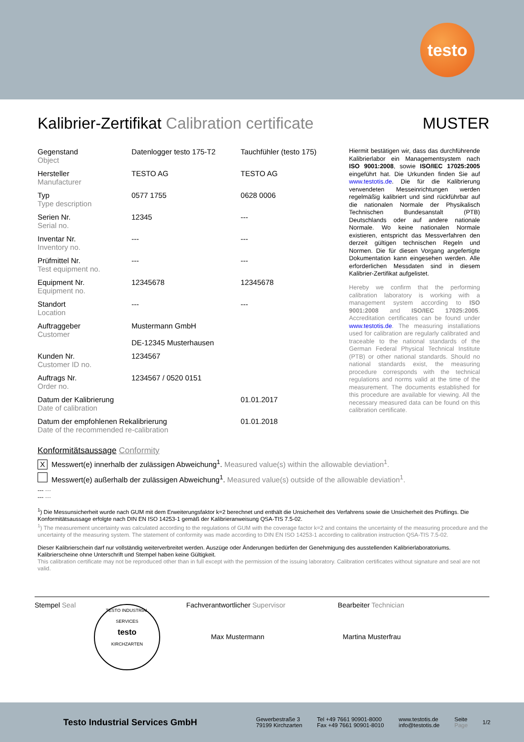testo
Kalibrier-Zertifikat Calibration certificate MUSTER
| Gegenstand Object | Datenlogger testo 175-T2 | Tauchfühler (testo 175) |
| Hersteller Manufacturer | TESTO AG | TESTO AG |
| Typ Type description | 0577 1755 | 0628 0006 |
| Serien Nr. Serial no. | 12345 | --- |
| Inventar Nr. Inventory no. | --- | --- |
| Prüfmittel Nr. Test equipment no. | --- | --- |
| Equipment Nr. Equipment no. | 12345678 | 12345678 |
| Standort Location | --- | --- |
| Auftraggeber Customer | Mustermann GmbH DE-12345 Musterhausen | |
| Kunden Nr. Customer ID no. | 1234567 | |
| Auftrags Nr. Order no. | 1234567 / 0520 0151 | |
| Datum der Kalibrierung Date of calibration | | 01.01.2017 |
| Datum der empfohlenen Rekalibrierung Date of the recommended re-calibration | | 01.01.2018 |
Hiermit bestätigen wir, dass das durchführende Kalibrierlabor ein Managementsystem nach ISO 9001:2008, sowie ISO/IEC 17025:2005 eingeführt hat. Die Urkunden finden Sie auf www.testotis.de. Die für die Kalibrierung verwendeten Messeinrichtungen werden regelmäßig kalibriert und sind rückführbar auf die nationalen Normale der Physikalisch Technischen Bundesanstalt (PTB) Deutschlands oder auf andere nationale Normale. Wo keine nationalen Normale existieren, entspricht das Messverfahren den derzeit gültigen technischen Regeln und Normen. Die für diesen Vorgang angefertigte Dokumentation kann eingesehen werden. Alle erforderlichen Messdaten sind in diesem Kalibrier-Zertifikat aufgelistet.
Hereby we confirm that the performing calibration laboratory is working with a management system according to ISO 9001:2008 and ISO/IEC 17025:2005. Accreditation certificates can be found under www.testotis.de. The measuring installations used for calibration are regularly calibrated and traceable to the national standards of the German Federal Physical Technical Institute (PTB) or other national standards. Should no national standards exist, the measuring procedure corresponds with the technical regulations and norms valid at the time of the measurement. The documents established for this procedure are available for viewing. All the necessary measured data can be found on this calibration certificate.
Konformitätsaussage Conformity
X Messwert(e) innerhalb der zulässigen Abweichung<sup>1</sup>. Measured value(s) within the allowable deviation<sup>1</sup>.
Messwert(e) außerhalb der zulässigen Abweichung<sup>1</sup>. Measured value(s) outside of the allowable deviation<sup>1</sup>.
--- ---
--- ---
<sup>1</sup>) Die Messunsicherheit wurde nach GUM mit dem Erweiterungsfaktor k=2 berechnet und enthält die Unsicherheit des Verfahrens sowie die Unsicherheit des Prüflings. Die Konformitätsaussage erfolgte nach DIN EN ISO 14253-1 gemäß der Kalibrieranweisung QSA-TIS 7.5-02.
<sup>1</sup>) The measurement uncertainty was calculated according to the regulations of GUM with the coverage factor k=2 and contains the uncertainty of the measuring procedure and the uncertainty of the measuring system. The statement of conformity was made according to DIN EN ISO 14253-1 according to calibration instruction QSA-TIS 7.5-02.
Dieser Kalibrierschein darf nur vollständig weiterverbreitet werden. Auszüge oder Änderungen bedürfen der Genehmigung des ausstellenden Kalibrierlaboratoriums. Kalibrierscheine ohne Unterschrift und Stempel haben keine Gültigkeit.
This calibration certificate may not be reproduced other than in full except with the permission of the issuing laboratory. Calibration certificates without signature and seal are not valid.
Stempel Seal
TESTO INDUSTRIAL SERVICES
testo
KIRCHZARTEN
Fachverantwortlicher Supervisor
Max Mustermann
Bearbeiter Technician
Martina Musterfrau
Testo Industrial Services GmbH
Gewerbestraße 3
79199 Kirchzarten
Tel +49 7661 90901-8000
Fax +49 7661 90901-8010
www.testotis.de
info@testotis.de
Seite
Page
1/2